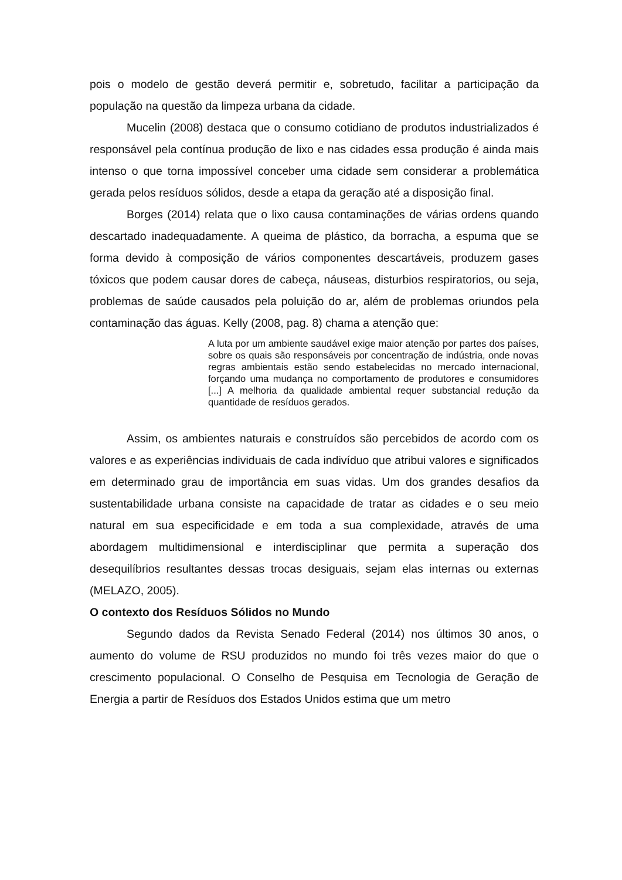pois o modelo de gestão deverá permitir e, sobretudo, facilitar a participação da população na questão da limpeza urbana da cidade.
Mucelin (2008) destaca que o consumo cotidiano de produtos industrializados é responsável pela contínua produção de lixo e nas cidades essa produção é ainda mais intenso o que torna impossível conceber uma cidade sem considerar a problemática gerada pelos resíduos sólidos, desde a etapa da geração até a disposição final.
Borges (2014) relata que o lixo causa contaminações de várias ordens quando descartado inadequadamente. A queima de plástico, da borracha, a espuma que se forma devido à composição de vários componentes descartáveis, produzem gases tóxicos que podem causar dores de cabeça, náuseas, disturbios respiratorios, ou seja, problemas de saúde causados pela poluição do ar, além de problemas oriundos pela contaminação das águas. Kelly (2008, pag. 8) chama a atenção que:
A luta por um ambiente saudável exige maior atenção por partes dos países, sobre os quais são responsáveis por concentração de indústria, onde novas regras ambientais estão sendo estabelecidas no mercado internacional, forçando uma mudança no comportamento de produtores e consumidores [...] A melhoria da qualidade ambiental requer substancial redução da quantidade de resíduos gerados.
Assim, os ambientes naturais e construídos são percebidos de acordo com os valores e as experiências individuais de cada indivíduo que atribui valores e significados em determinado grau de importância em suas vidas. Um dos grandes desafios da sustentabilidade urbana consiste na capacidade de tratar as cidades e o seu meio natural em sua especificidade e em toda a sua complexidade, através de uma abordagem multidimensional e interdisciplinar que permita a superação dos desequilíbrios resultantes dessas trocas desiguais, sejam elas internas ou externas (MELAZO, 2005).
O contexto dos Resíduos Sólidos no Mundo
Segundo dados da Revista Senado Federal (2014) nos últimos 30 anos, o aumento do volume de RSU produzidos no mundo foi três vezes maior do que o crescimento populacional. O Conselho de Pesquisa em Tecnologia de Geração de Energia a partir de Resíduos dos Estados Unidos estima que um metro